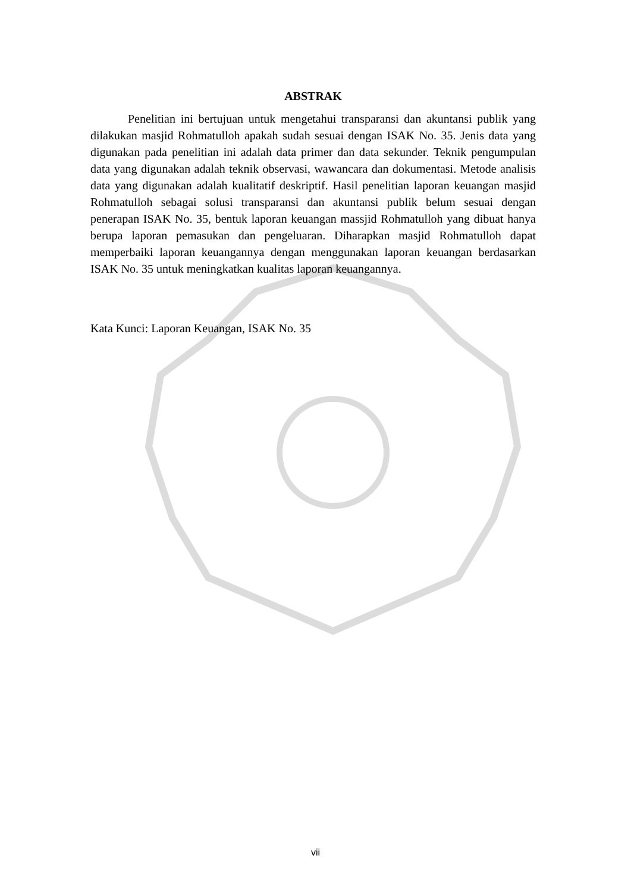ABSTRAK
Penelitian ini bertujuan untuk mengetahui transparansi dan akuntansi publik yang dilakukan masjid Rohmatulloh apakah sudah sesuai dengan ISAK No. 35. Jenis data yang digunakan pada penelitian ini adalah data primer dan data sekunder. Teknik pengumpulan data yang digunakan adalah teknik observasi, wawancara dan dokumentasi. Metode analisis data yang digunakan adalah kualitatif deskriptif. Hasil penelitian laporan keuangan masjid Rohmatulloh sebagai solusi transparansi dan akuntansi publik belum sesuai dengan penerapan ISAK No. 35, bentuk laporan keuangan massjid Rohmatulloh yang dibuat hanya berupa laporan pemasukan dan pengeluaran. Diharapkan masjid Rohmatulloh dapat memperbaiki laporan keuangannya dengan menggunakan laporan keuangan berdasarkan ISAK No. 35 untuk meningkatkan kualitas laporan keuangannya.
Kata Kunci: Laporan Keuangan, ISAK No. 35
vii